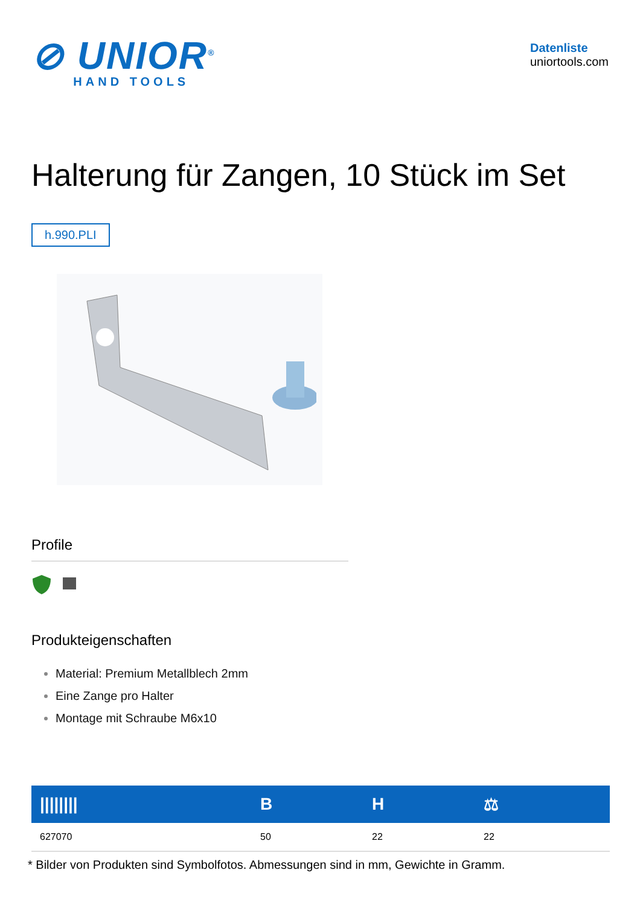⊘ UNIOR<sup>®</sup>
HAND TOOLS
Datenliste
uniortools.com
Halterung für Zangen, 10 Stück im Set
h.990.PLI
Profile
Produkteigenschaften
Material: Premium Metallblech 2mm
Eine Zange pro Halter
Montage mit Schraube M6x10
| //////// | B | H | ⚖ |
| --- | --- | --- | --- |
| 627070 | 50 | 22 | 22 |
* Bilder von Produkten sind Symbolfotos. Abmessungen sind in mm, Gewichte in Gramm.